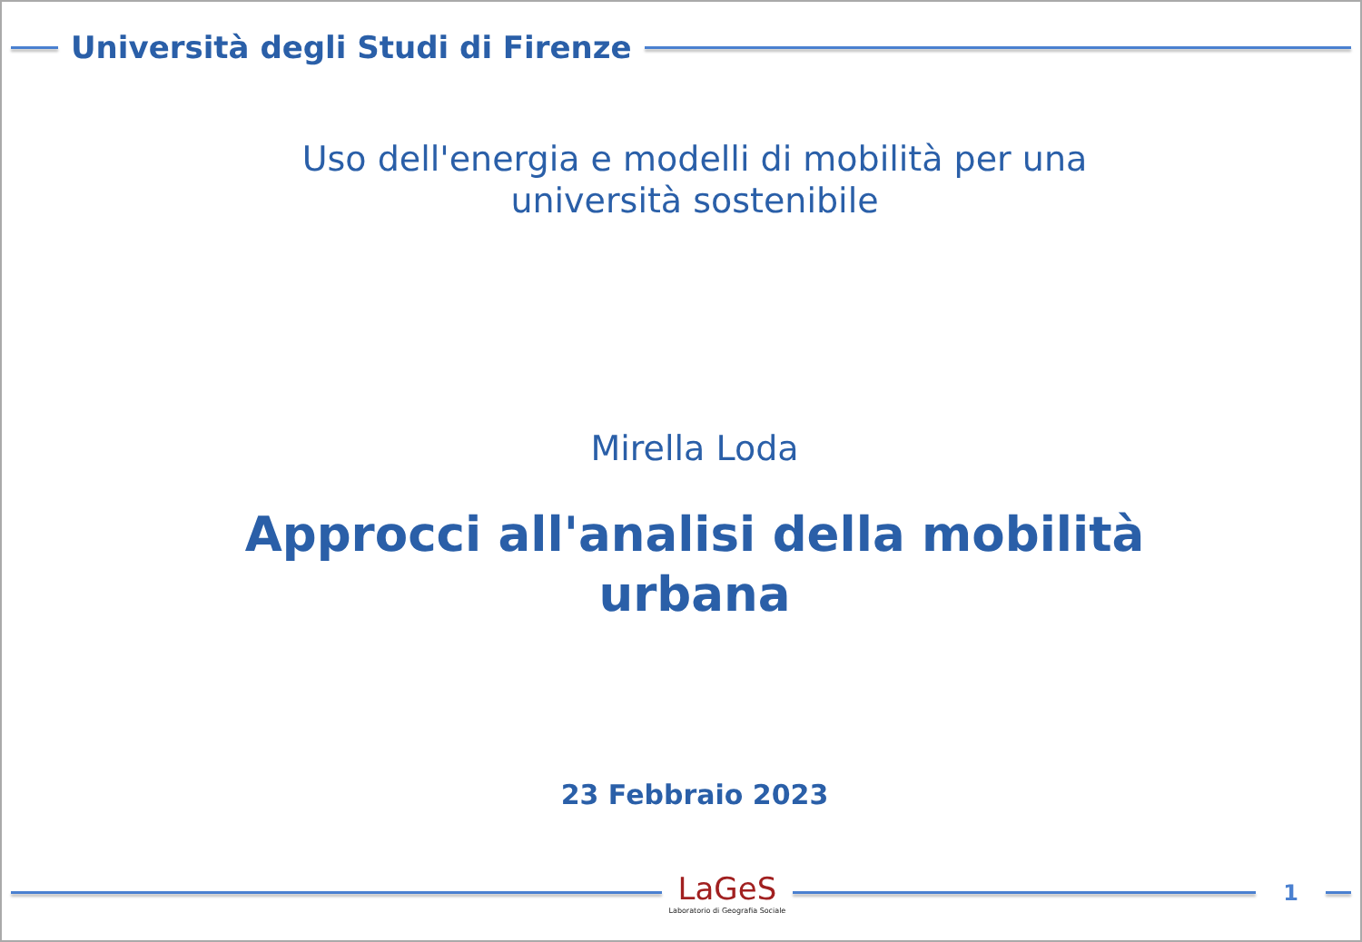Università degli Studi di Firenze
Uso dell'energia e modelli di mobilità per una
università sostenibile
Mirella Loda
Approcci all'analisi della mobilità
urbana
23 Febbraio 2023
LaGeS
Laboratorio di Geografia Sociale
1